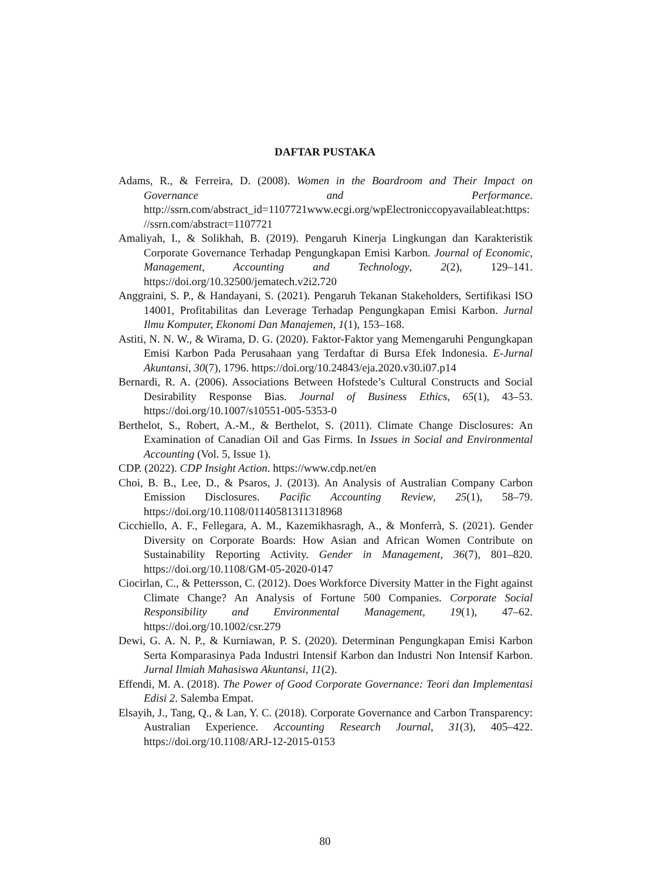DAFTAR PUSTAKA
Adams, R., & Ferreira, D. (2008). Women in the Boardroom and Their Impact on Governance and Performance. http://ssrn.com/abstract_id=1107721www.ecgi.org/wpElectroniccopyavailableat:https://ssrn.com/abstract=1107721
Amaliyah, I., & Solikhah, B. (2019). Pengaruh Kinerja Lingkungan dan Karakteristik Corporate Governance Terhadap Pengungkapan Emisi Karbon. Journal of Economic, Management, Accounting and Technology, 2(2), 129–141. https://doi.org/10.32500/jematech.v2i2.720
Anggraini, S. P., & Handayani, S. (2021). Pengaruh Tekanan Stakeholders, Sertifikasi ISO 14001, Profitabilitas dan Leverage Terhadap Pengungkapan Emisi Karbon. Jurnal Ilmu Komputer, Ekonomi Dan Manajemen, 1(1), 153–168.
Astiti, N. N. W., & Wirama, D. G. (2020). Faktor-Faktor yang Memengaruhi Pengungkapan Emisi Karbon Pada Perusahaan yang Terdaftar di Bursa Efek Indonesia. E-Jurnal Akuntansi, 30(7), 1796. https://doi.org/10.24843/eja.2020.v30.i07.p14
Bernardi, R. A. (2006). Associations Between Hofstede’s Cultural Constructs and Social Desirability Response Bias. Journal of Business Ethics, 65(1), 43–53. https://doi.org/10.1007/s10551-005-5353-0
Berthelot, S., Robert, A.-M., & Berthelot, S. (2011). Climate Change Disclosures: An Examination of Canadian Oil and Gas Firms. In Issues in Social and Environmental Accounting (Vol. 5, Issue 1).
CDP. (2022). CDP Insight Action. https://www.cdp.net/en
Choi, B. B., Lee, D., & Psaros, J. (2013). An Analysis of Australian Company Carbon Emission Disclosures. Pacific Accounting Review, 25(1), 58–79. https://doi.org/10.1108/01140581311318968
Cicchiello, A. F., Fellegara, A. M., Kazemikhasragh, A., & Monferrà, S. (2021). Gender Diversity on Corporate Boards: How Asian and African Women Contribute on Sustainability Reporting Activity. Gender in Management, 36(7), 801–820. https://doi.org/10.1108/GM-05-2020-0147
Ciocirlan, C., & Pettersson, C. (2012). Does Workforce Diversity Matter in the Fight against Climate Change? An Analysis of Fortune 500 Companies. Corporate Social Responsibility and Environmental Management, 19(1), 47–62. https://doi.org/10.1002/csr.279
Dewi, G. A. N. P., & Kurniawan, P. S. (2020). Determinan Pengungkapan Emisi Karbon Serta Komparasinya Pada Industri Intensif Karbon dan Industri Non Intensif Karbon. Jurnal Ilmiah Mahasiswa Akuntansi, 11(2).
Effendi, M. A. (2018). The Power of Good Corporate Governance: Teori dan Implementasi Edisi 2. Salemba Empat.
Elsayih, J., Tang, Q., & Lan, Y. C. (2018). Corporate Governance and Carbon Transparency: Australian Experience. Accounting Research Journal, 31(3), 405–422. https://doi.org/10.1108/ARJ-12-2015-0153
80